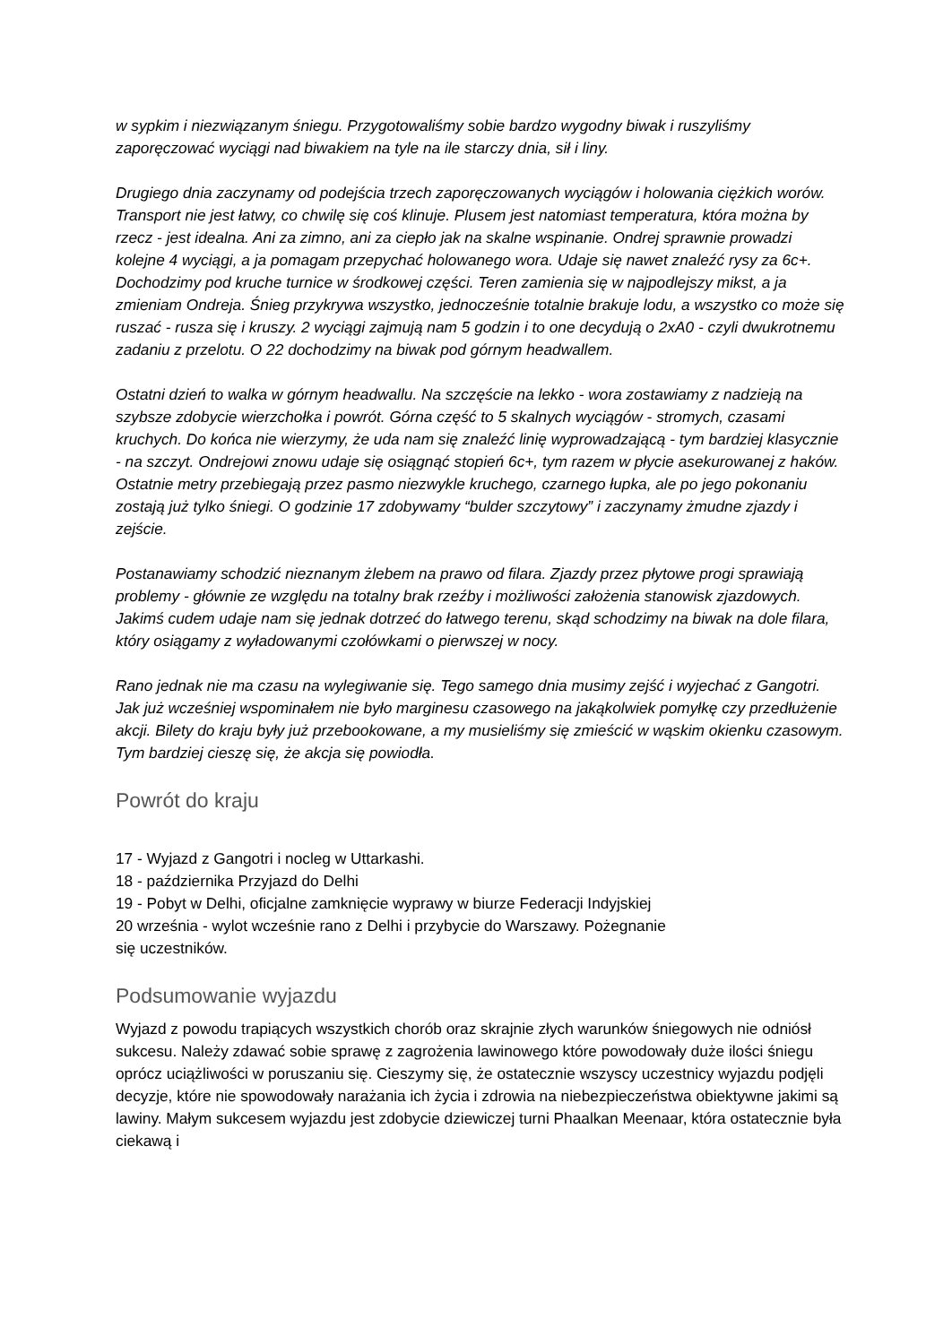w sypkim i niezwiązanym śniegu. Przygotowaliśmy sobie bardzo wygodny biwak i ruszyliśmy zaporęczować wyciągi nad biwakiem na tyle na ile starczy dnia, sił i liny.
Drugiego dnia zaczynamy od podejścia trzech zaporęczowanych wyciągów i holowania ciężkich worów. Transport nie jest łatwy, co chwilę się coś klinuje. Plusem jest natomiast temperatura, która można by rzecz - jest idealna. Ani za zimno, ani za ciepło jak na skalne wspinanie. Ondrej sprawnie prowadzi kolejne 4 wyciągi, a ja pomagam przepychać holowanego wora. Udaje się nawet znaleźć rysy za 6c+. Dochodzimy pod kruche turnice w środkowej części. Teren zamienia się w najpodlejszy mikst, a ja zmieniam Ondreja. Śnieg przykrywa wszystko, jednocześnie totalnie brakuje lodu, a wszystko co może się ruszać - rusza się i kruszy. 2 wyciągi zajmują nam 5 godzin i to one decydują o 2xA0 - czyli dwukrotnemu zadaniu z przelotu. O 22 dochodzimy na biwak pod górnym headwallem.
Ostatni dzień to walka w górnym headwallu. Na szczęście na lekko - wora zostawiamy z nadzieją na szybsze zdobycie wierzchołka i powrót. Górna część to 5 skalnych wyciągów - stromych, czasami kruchych. Do końca nie wierzymy, że uda nam się znaleźć linię wyprowadzającą - tym bardziej klasycznie - na szczyt. Ondrejowi znowu udaje się osiągnąć stopień 6c+, tym razem w płycie asekurowanej z haków. Ostatnie metry przebiegają przez pasmo niezwykle kruchego, czarnego łupka, ale po jego pokonaniu zostają już tylko śniegi. O godzinie 17 zdobywamy “bulder szczytowy” i zaczynamy żmudne zjazdy i zejście.
Postanawiamy schodzić nieznanym żlebem na prawo od filara. Zjazdy przez płytowe progi sprawiają problemy - głównie ze względu na totalny brak rzeźby i możliwości założenia stanowisk zjazdowych. Jakimś cudem udaje nam się jednak dotrzeć do łatwego terenu, skąd schodzimy na biwak na dole filara, który osiągamy z wyładowanymi czołówkami o pierwszej w nocy.
Rano jednak nie ma czasu na wylegiwanie się. Tego samego dnia musimy zejść i wyjechać z Gangotri. Jak już wcześniej wspominałem nie było marginesu czasowego na jakąkolwiek pomyłkę czy przedłużenie akcji. Bilety do kraju były już przebookowane, a my musieliśmy się zmieścić w wąskim okienku czasowym. Tym bardziej cieszę się, że akcja się powiodła.
Powrót do kraju
17 - Wyjazd z Gangotri i nocleg w Uttarkashi.
18 - października Przyjazd do Delhi
19 - Pobyt w Delhi, oficjalne zamknięcie wyprawy w biurze Federacji Indyjskiej
20 września - wylot wcześnie rano z Delhi i przybycie do Warszawy. Pożegnanie
się uczestników.
Podsumowanie wyjazdu
Wyjazd z powodu trapiących wszystkich chorób oraz skrajnie złych warunków śniegowych nie odniósł sukcesu. Należy zdawać sobie sprawę z zagrożenia lawinowego które powodowały duże ilości śniegu oprócz uciążliwości w poruszaniu się. Cieszymy się, że ostatecznie wszyscy uczestnicy wyjazdu podjęli decyzje, które nie spowodowały narażania ich życia i zdrowia na niebezpieczeństwa obiektywne jakimi są lawiny. Małym sukcesem wyjazdu jest zdobycie dziewiczej turni Phaalkan Meenaar, która ostatecznie była ciekawą i